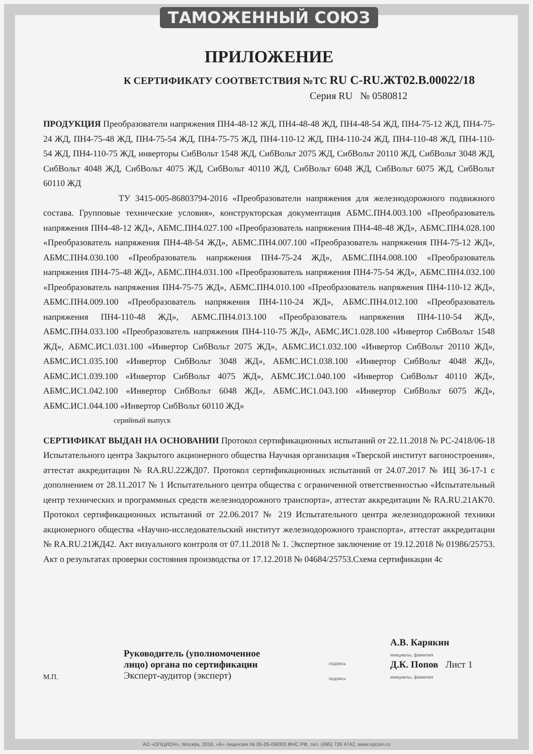ТАМОЖЕННЫЙ СОЮЗ
ПРИЛОЖЕНИЕ
К СЕРТИФИКАТУ СООТВЕТСТВИЯ №ТС RU C-RU.ЖТ02.В.00022/18
Серия RU № 0580812
ПРОДУКЦИЯ Преобразователи напряжения ПН4-48-12 ЖД, ПН4-48-48 ЖД, ПН4-48-54 ЖД, ПН4-75-12 ЖД, ПН4-75-24 ЖД, ПН4-75-48 ЖД, ПН4-75-54 ЖД, ПН4-75-75 ЖД, ПН4-110-12 ЖД, ПН4-110-24 ЖД, ПН4-110-48 ЖД, ПН4-110-54 ЖД, ПН4-110-75 ЖД, инверторы СибВольт 1548 ЖД, СибВольт 2075 ЖД, СибВольт 20110 ЖД, СибВольт 3048 ЖД, СибВольт 4048 ЖД, СибВольт 4075 ЖД, СибВольт 40110 ЖД, СибВольт 6048 ЖД, СибВольт 6075 ЖД, СибВольт 60110 ЖД
ТУ 3415-005-86803794-2016 «Преобразователи напряжения для железнодорожного подвижного состава. Групповые технические условия», конструкторская документация АБМС.ПН4.003.100 «Преобразователь напряжения ПН4-48-12 ЖД», АБМС.ПН4.027.100 «Преобразователь напряжения ПН4-48-48 ЖД», АБМС.ПН4.028.100 «Преобразователь напряжения ПН4-48-54 ЖД», АБМС.ПН4.007.100 «Преобразователь напряжения ПН4-75-12 ЖД», АБМС.ПН4.030.100 «Преобразователь напряжения ПН4-75-24 ЖД», АБМС.ПН4.008.100 «Преобразователь напряжения ПН4-75-48 ЖД», АБМС.ПН4.031.100 «Преобразователь напряжения ПН4-75-54 ЖД», АБМС.ПН4.032.100 «Преобразователь напряжения ПН4-75-75 ЖД», АБМС.ПН4.010.100 «Преобразователь напряжения ПН4-110-12 ЖД», АБМС.ПН4.009.100 «Преобразователь напряжения ПН4-110-24 ЖД», АБМС.ПН4.012.100 «Преобразователь напряжения ПН4-110-48 ЖД», АБМС.ПН4.013.100 «Преобразователь напряжения ПН4-110-54 ЖД», АБМС.ПН4.033.100 «Преобразователь напряжения ПН4-110-75 ЖД», АБМС.ИС1.028.100 «Инвертор СибВольт 1548 ЖД», АБМС.ИС1.031.100 «Инвертор СибВольт 2075 ЖД», АБМС.ИС1.032.100 «Инвертор СибВольт 20110 ЖД», АБМС.ИС1.035.100 «Инвертор СибВольт 3048 ЖД», АБМС.ИС1.038.100 «Инвертор СибВольт 4048 ЖД», АБМС.ИС1.039.100 «Инвертор СибВольт 4075 ЖД», АБМС.ИС1.040.100 «Инвертор СибВольт 40110 ЖД», АБМС.ИС1.042.100 «Инвертор СибВольт 6048 ЖД», АБМС.ИС1.043.100 «Инвертор СибВольт 6075 ЖД», АБМС.ИС1.044.100 «Инвертор СибВольт 60110 ЖД»
серийный выпуск
СЕРТИФИКАТ ВЫДАН НА ОСНОВАНИИ Протокол сертификационных испытаний от 22.11.2018 № РС-2418/06-18 Испытательного центра Закрытого акционерного общества Научная организация «Тверской институт вагоностроения», аттестат аккредитации № RA.RU.22ЖД07. Протокол сертификационных испытаний от 24.07.2017 № ИЦ 36-17-1 с дополнением от 28.11.2017 № 1 Испытательного центра общества с ограниченной ответственностью «Испытательный центр технических и программных средств железнодорожного транспорта», аттестат аккредитации № RA.RU.21АК70. Протокол сертификационных испытаний от 22.06.2017 № 219 Испытательного центра железнодорожной техники акционерного общества «Научно-исследовательский институт железнодорожного транспорта», аттестат аккредитации № RA.RU.21ЖД42. Акт визуального контроля от 07.11.2018 № 1. Экспертное заключение от 19.12.2018 № 01986/25753. Акт о результатах проверки состояния производства от 17.12.2018 № 04684/25753.Схема сертификации 4с
М.П.
Руководитель (уполномоченное лицо) органа по сертификации
Эксперт-аудитор (эксперт)
подпись
подпись
А.В. Карякин
инициалы, фамилия
Д.К. Попов Лист 1
инициалы, фамилия
АО «ОПЦИОН», Москва, 2016, «Б» лицензия № 05-05-09/003 ФНС РФ, тел. (495) 726 4742, www.opcion.ru